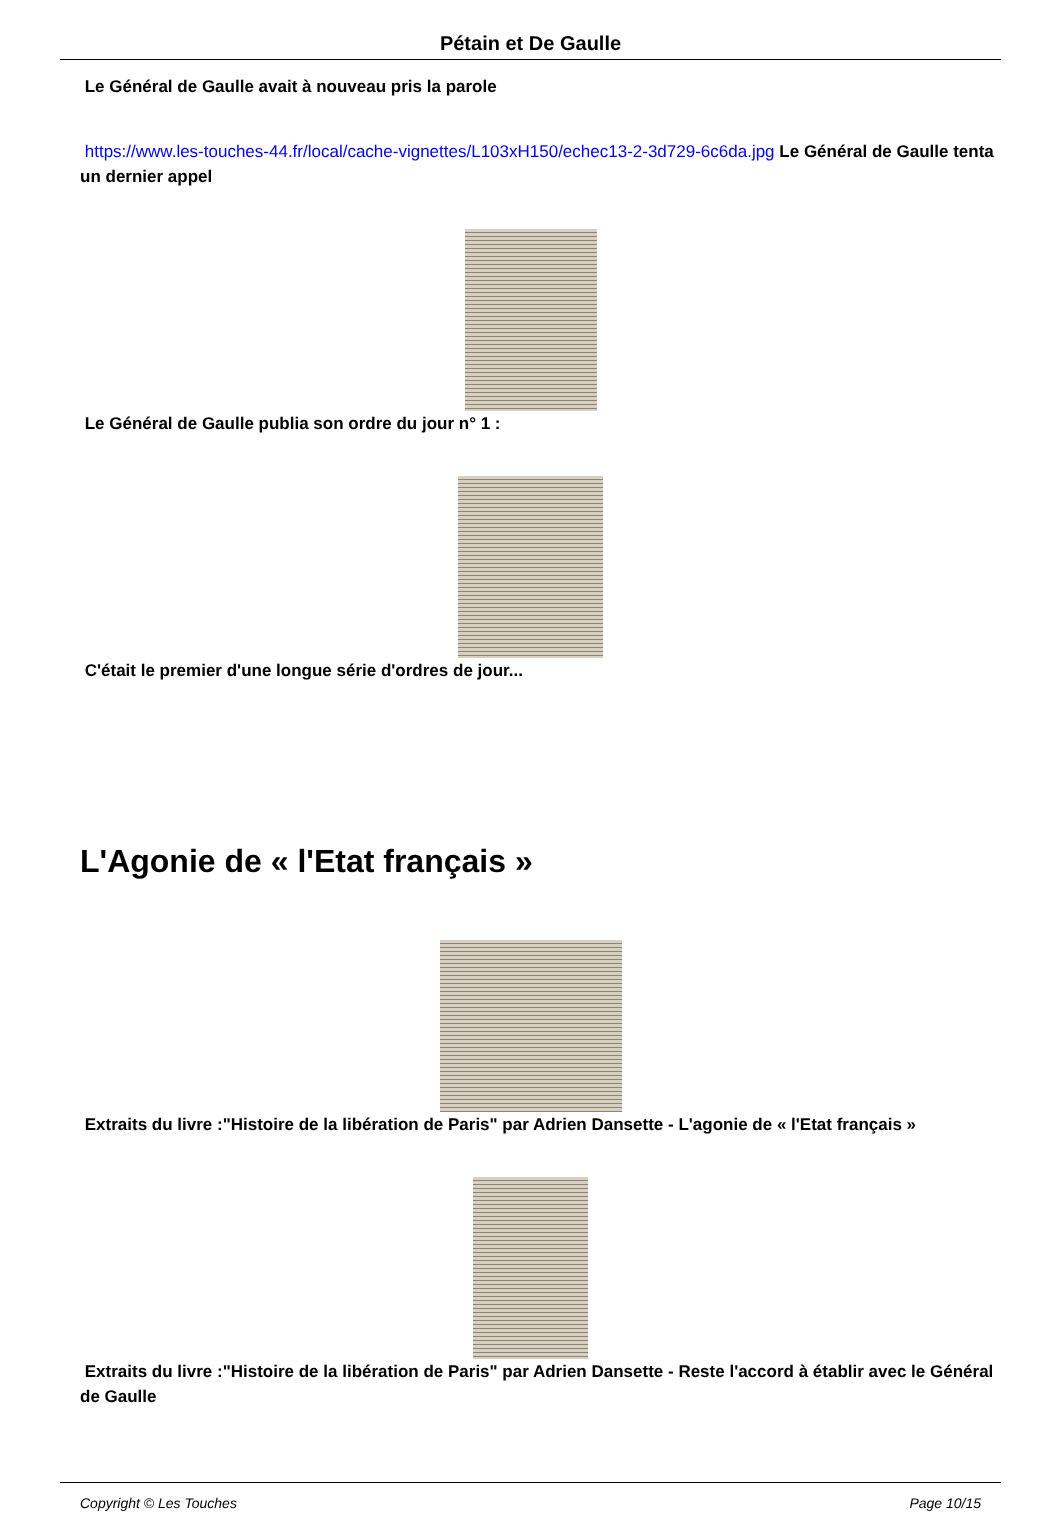Pétain et De Gaulle
Le Général de Gaulle avait à nouveau pris la parole
https://www.les-touches-44.fr/local/cache-vignettes/L103xH150/echec13-2-3d729-6c6da.jpg Le Général de Gaulle tenta un dernier appel
Le Général de Gaulle publia son ordre du jour n° 1 :
C'était le premier d'une longue série d'ordres de jour...
L'Agonie de « l'Etat français »
Extraits du livre :"Histoire de la libération de Paris" par Adrien Dansette - L'agonie de « l'Etat français »
Extraits du livre :"Histoire de la libération de Paris" par Adrien Dansette - Reste l'accord à établir avec le Général de Gaulle
Copyright © Les Touches Page 10/15